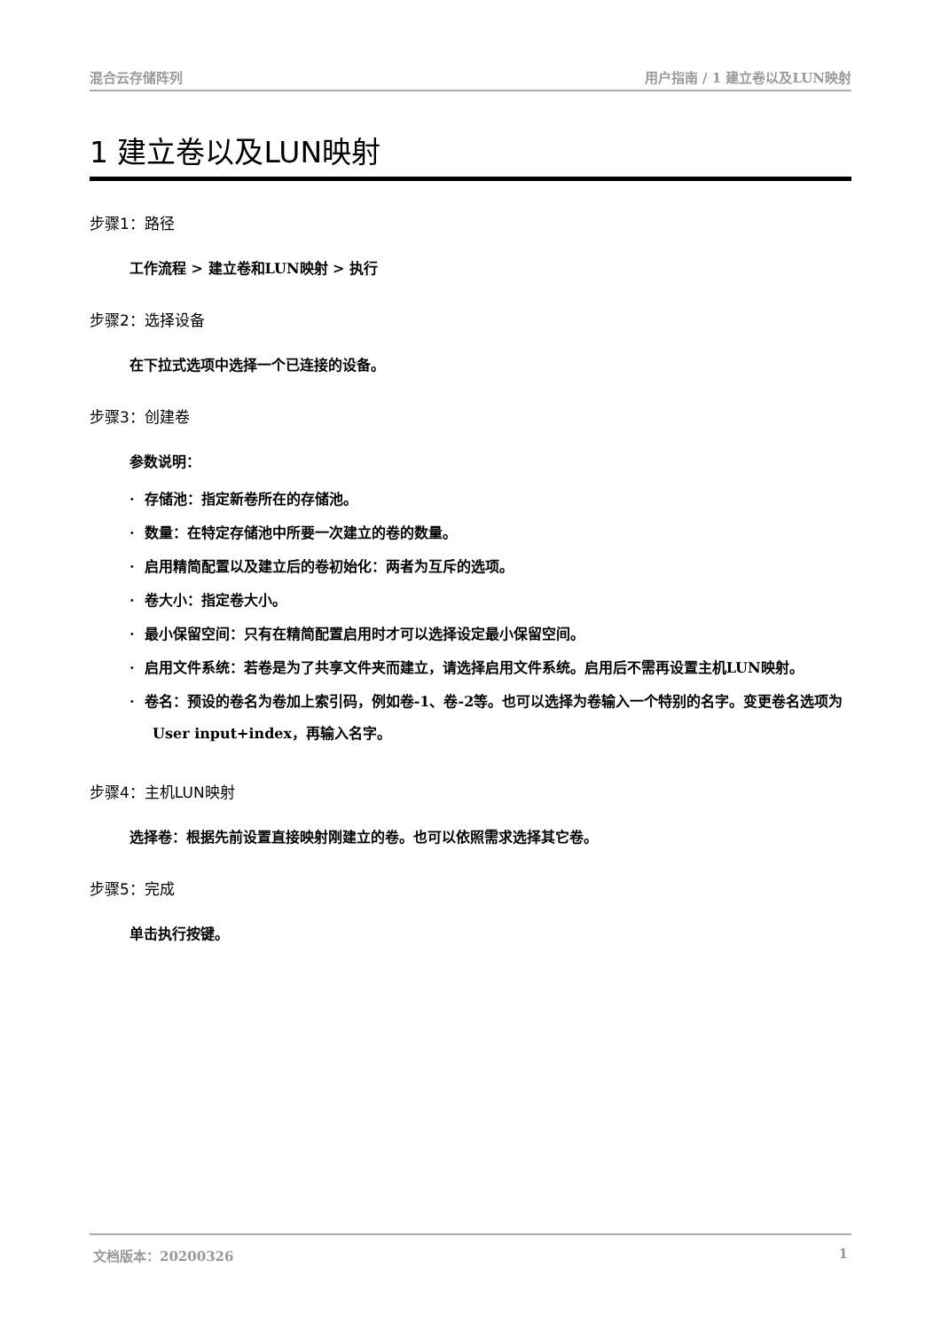混合云存储阵列 用户指南 / 1 建立卷以及LUN映射
1 建立卷以及LUN映射
步骤1：路径
工作流程 > 建立卷和LUN映射 > 执行
步骤2：选择设备
在下拉式选项中选择一个已连接的设备。
步骤3：创建卷
参数说明：
· 存储池：指定新卷所在的存储池。
· 数量：在特定存储池中所要一次建立的卷的数量。
· 启用精简配置以及建立后的卷初始化：两者为互斥的选项。
· 卷大小：指定卷大小。
· 最小保留空间：只有在精简配置启用时才可以选择设定最小保留空间。
· 启用文件系统：若卷是为了共享文件夹而建立，请选择启用文件系统。启用后不需再设置主机LUN映射。
· 卷名：预设的卷名为卷加上索引码，例如卷-1、卷-2等。也可以选择为卷输入一个特别的名字。变更卷名选项为User input+index，再输入名字。
步骤4：主机LUN映射
选择卷：根据先前设置直接映射刚建立的卷。也可以依照需求选择其它卷。
步骤5：完成
单击执行按键。
文档版本：20200326 1